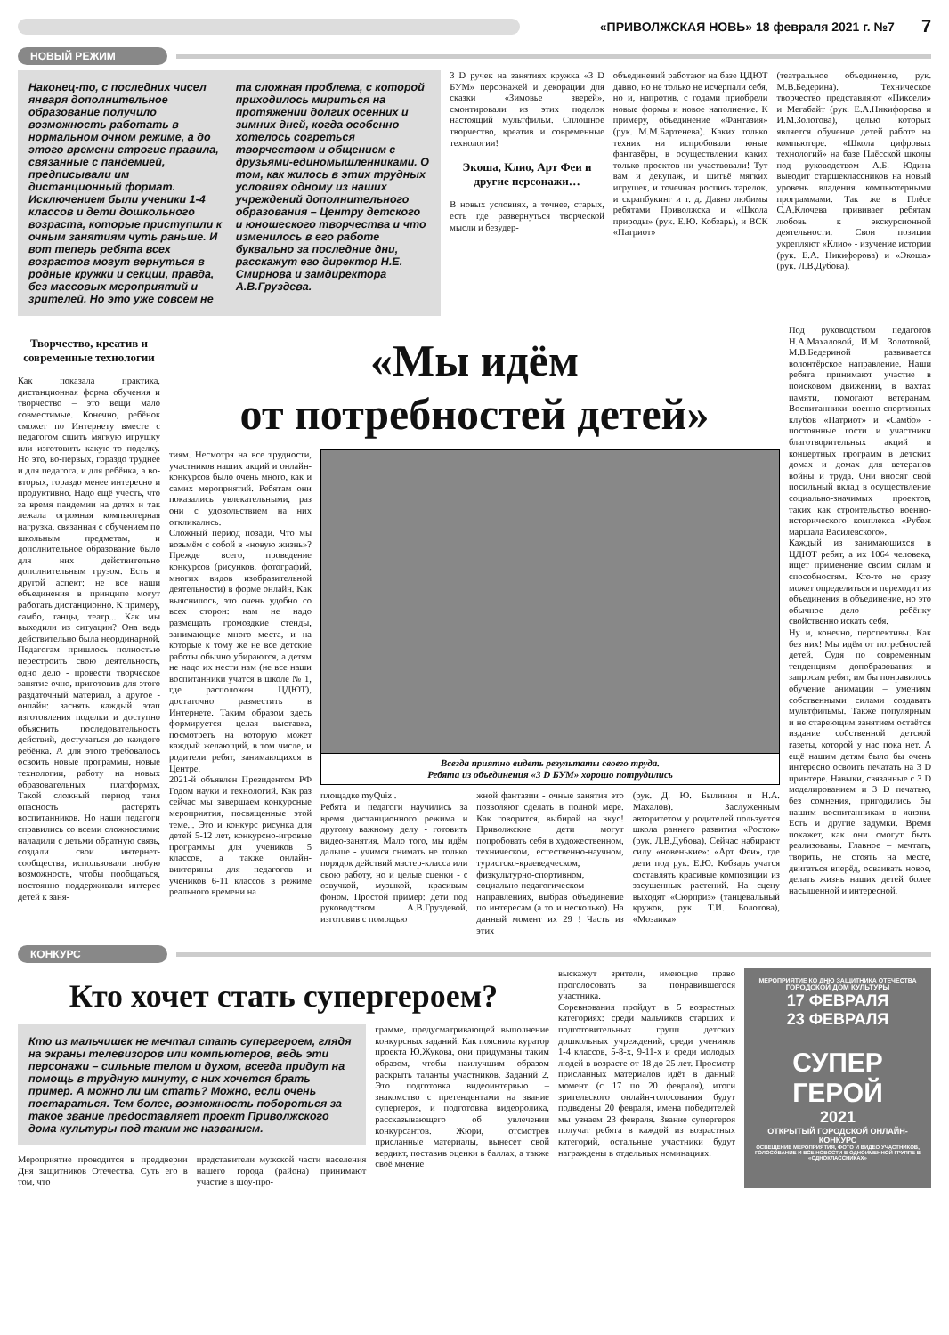«ПРИВОЛЖСКАЯ НОВЬ» 18 февраля 2021 г. №7
7
НОВЫЙ РЕЖИМ
Наконец-то, с последних чисел января дополнительное образование получило возможность работать в нормальном очном режиме, а до этого времени строгие правила, связанные с пандемией, предписывали им дистанционный формат. Исключением были ученики 1-4 классов и дети дошкольного возраста, которые приступили к очным занятиям чуть раньше. И вот теперь ребята всех возрастов могут вернуться в родные кружки и секции, правда, без массовых мероприятий и зрителей. Но это уже совсем не та сложная проблема, с которой приходилось мириться на протяжении долгих осенних и зимних дней, когда особенно хотелось согреться творчеством и общением с друзьями-единомышленниками. О том, как жилось в этих трудных условиях одному из наших учреждений дополнительного образования – Центру детского и юношеского творчества и что изменилось в его работе буквально за последние дни, расскажут его директор Н.Е. Смирнова и замдиректора А.В.Груздева.
3 D ручек на занятиях кружка «3 D БУМ» персонажей и декорации для сказки «Зимовье зверей», смонтировали из этих поделок настоящий мультфильм. Сплошное творчество, креатив и современные технологии!
Экоша, Клио, Арт Феи и другие персонажи…
В новых условиях, а точнее, старых, есть где развернуться творческой мысли и безудер-
объединений работают на базе ЦДЮТ давно, но не только не исчерпали себя, но и, напротив, с годами приобрели новые формы и новое наполнение. К примеру, объединение «Фантазия» (рук. М.М.Бартенева). Каких только техник ни испробовали юные фантазёры, в осуществлении каких только проектов ни участвовали! Тут вам и декупаж, и шитьё мягких игрушек, и точечная роспись тарелок, и скрапбукинг и т. д. Давно любимы ребятами Приволжска и «Школа природы» (рук. Е.Ю. Кобзарь), и ВСК «Патриот»
(театральное объединение, рук. М.В.Бедерина). Техническое творчество представляют «Пиксели» и Мегабайт (рук. Е.А.Никифорова и И.М.Золотова), целью которых является обучение детей работе на компьютере. «Школа цифровых технологий» на базе Плёсской школы под руководством А.Б. Юдина выводит старшеклассников на новый уровень владения компьютерными программами. Так же в Плёсе С.А.Клочева прививает ребятам любовь к экскурсионной деятельности. Свои позиции укрепляют «Клио» - изучение истории (рук. Е.А. Никифорова) и «Экоша» (рук. Л.В.Дубова).
Творчество, креатив и современные технологии
Как показала практика, дистанционная форма обучения и творчество – это вещи мало совместимые. Конечно, ребёнок сможет по Интернету вместе с педагогом сшить мягкую игрушку или изготовить какую-то поделку. Но это, во-первых, гораздо труднее и для педагога, и для ребёнка, а во-вторых, гораздо менее интересно и продуктивно. Надо ещё учесть, что за время пандемии на детях и так лежала огромная компьютерная нагрузка, связанная с обучением по школьным предметам, и дополнительное образование было для них действительно дополнительным грузом. Есть и другой аспект: не все наши объединения в принципе могут работать дистанционно. К примеру, самбо, танцы, театр... Как мы выходили из ситуации? Она ведь действительно была неординарной. Педагогам пришлось полностью перестроить свою деятельность, одно дело - провести творческое занятие очно, приготовив для этого раздаточный материал, а другое - онлайн: заснять каждый этап изготовления поделки и доступно объяснить последовательность действий, достучаться до каждого ребёнка. А для этого требовалось освоить новые программы, новые технологии, работу на новых образовательных платформах. Такой сложный период таил опасность растерять воспитанников. Но наши педагоги справились со всеми сложностями: наладили с детьми обратную связь, создали свои интернет- сообщества, использовали любую возможность, чтобы пообщаться, постоянно поддерживали интерес детей к заня-
«Мы идём
от потребностей детей»
тиям. Несмотря на все трудности, участников наших акций и онлайн-конкурсов было очень много, как и самих мероприятий. Ребятам они показались увлекательными, раз они с удовольствием на них откликались.
Сложный период позади. Что мы возьмём с собой в «новую жизнь»? Прежде всего, проведение конкурсов (рисунков, фотографий, многих видов изобразительной деятельности) в форме онлайн. Как выяснилось, это очень удобно со всех сторон: нам не надо размещать громоздкие стенды, занимающие много места, и на которые к тому же не все детские работы обычно убираются, а детям не надо их нести нам (не все наши воспитанники учатся в школе № 1, где расположен ЦДЮТ), достаточно разместить в Интернете. Таким образом здесь формируется целая выставка, посмотреть на которую может каждый желающий, в том числе, и родители ребят, занимающихся в Центре.
2021-й объявлен Президентом РФ Годом науки и технологий. Как раз сейчас мы завершаем конкурсные мероприятия, посвященные этой теме... Это и конкурс рисунка для детей 5-12 лет, конкурсно-игровые программы для учеников 5 классов, а также онлайн-викторины для педагогов и учеников 6-11 классов в режиме реального времени на
Всегда приятно видеть результаты своего труда.
Ребята из объединения «3 D БУМ» хорошо потрудились
площадке myQuiz .
Ребята и педагоги научились за время дистанционного режима и другому важному делу - готовить видео-занятия. Мало того, мы идём дальше - учимся снимать не только порядок действий мастер-класса или свою работу, но и целые сценки - с озвучкой, музыкой, красивым фоном. Простой пример: дети под руководством А.В.Груздевой, изготовив с помощью
жной фантазии - очные занятия это позволяют сделать в полной мере. Как говорится, выбирай на вкус! Приволжские дети могут попробовать себя в художественном, техническом, естественно-научном, туристско-краеведческом, физкультурно-спортивном, социально-педагогическом направлениях, выбрав объединение по интересам (а то и несколько). На данный момент их 29 ! Часть из этих
(рук. Д. Ю. Былинин и Н.А. Махалов). Заслуженным авторитетом у родителей пользуется школа раннего развития «Росток» (рук. Л.В.Дубова). Сейчас набирают силу «новенькие»: «Арт Феи», где дети под рук. Е.Ю. Кобзарь учатся составлять красивые композиции из засушенных растений. На сцену выходят «Сюрприз» (танцевальный кружок, рук. Т.И. Болотова), «Мозаика»
Под руководством педагогов Н.А.Махаловой, И.М. Золотовой, М.В.Бедериной развивается волонтёрское направление. Наши ребята принимают участие в поисковом движении, в вахтах памяти, помогают ветеранам. Воспитанники военно-спортивных клубов «Патриот» и «Самбо» - постоянные гости и участники благотворительных акций и концертных программ в детских домах и домах для ветеранов войны и труда. Они вносят свой посильный вклад в осуществление социально-значимых проектов, таких как строительство военно-исторического комплекса «Рубеж маршала Василевского».
Каждый из занимающихся в ЦДЮТ ребят, а их 1064 человека, ищет применение своим силам и способностям. Кто-то не сразу может определиться и переходит из объединения в объединение, но это обычное дело – ребёнку свойственно искать себя.
Ну и, конечно, перспективы. Как без них! Мы идём от потребностей детей. Судя по современным тенденциям допобразования и запросам ребят, им бы понравилось обучение анимации – умениям собственными силами создавать мультфильмы. Также популярным и не стареющим занятием остаётся издание собственной детской газеты, которой у нас пока нет. А ещё нашим детям было бы очень интересно освоить печатать на 3 D принтере. Навыки, связанные с 3 D моделированием и 3 D печатью, без сомнения, пригодились бы нашим воспитанникам в жизни. Есть и другие задумки. Время покажет, как они смогут быть реализованы. Главное – мечтать, творить, не стоять на месте, двигаться вперёд, осваивать новое, делать жизнь наших детей более насыщенной и интересной.
КОНКУРС
Кто хочет стать супергероем?
Кто из мальчишек не мечтал стать супергероем, глядя на экраны телевизоров или компьютеров, ведь эти персонажи – сильные телом и духом, всегда придут на помощь в трудную минуту, с них хочется брать пример. А можно ли им стать? Можно, если очень постараться. Тем более, возможность побороться за такое звание предоставляет проект Приволжского дома культуры под таким же названием.
Мероприятие проводится в преддверии Дня защитников Отечества. Суть его в том, что
представители мужской части населения нашего города (района) принимают участие в шоу-про-
грамме, предусматривающей выполнение конкурсных заданий. Как пояснила куратор проекта Ю.Жукова, они придуманы таким образом, чтобы наилучшим образом раскрыть таланты участников. Заданий 2. Это подготовка видеоинтервью – знакомство с претендентами на звание супергероя, и подготовка видеоролика, рассказывающего об увлечении конкурсантов. Жюри, отсмотрев присланные материалы, вынесет свой вердикт, поставив оценки в баллах, а также своё мнение
выскажут зрители, имеющие право проголосовать за понравившегося участника.
Соревнования пройдут в 5 возрастных категориях: среди мальчиков старших и подготовительных групп детских дошкольных учреждений, среди учеников 1-4 классов, 5-8-х, 9-11-х и среди молодых людей в возрасте от 18 до 25 лет. Просмотр присланных материалов идёт в данный момент (с 17 по 20 февраля), итоги зрительского онлайн-голосования будут подведены 20 февраля, имена победителей мы узнаем 23 февраля. Звание супергероя получат ребята в каждой из возрастных категорий, остальные участники будут награждены в отдельных номинациях.
МЕРОПРИЯТИЕ КО ДНЮ ЗАЩИТНИКА ОТЕЧЕСТВА
ГОРОДСКОЙ ДОМ КУЛЬТУРЫ
17 ФЕВРАЛЯ
23 ФЕВРАЛЯ
СУПЕР ГЕРОЙ
2021
ОТКРЫТЫЙ ГОРОДСКОЙ ОНЛАЙН-КОНКУРС
ОСВЕЩЕНИЕ МЕРОПРИЯТИЯ, ФОТО И ВИДЕО УЧАСТНИКОВ, ГОЛОСОВАНИЕ И ВСЕ НОВОСТИ В ОДНОИМЕННОЙ ГРУППЕ В «ОДНОКЛАССНИКАХ»